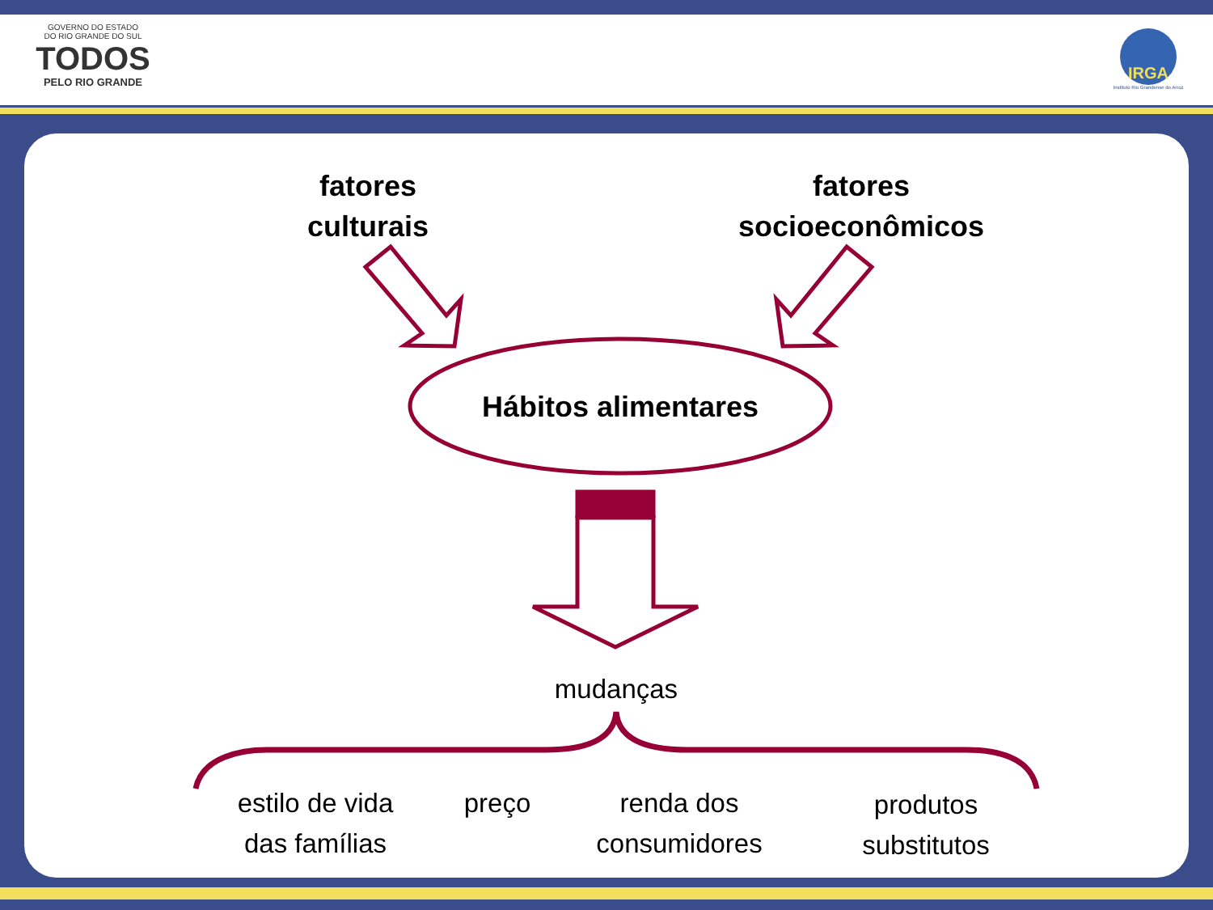GOVERNO DO ESTADO
DO RIO GRANDE DO SUL
TODOS
PELO RIO GRANDE
IRGA
Instituto Rio Grandense do Arroz
fatores
culturais
fatores
socioeconômicos
Hábitos alimentares
mudanças
estilo de vida
das famílias
preço
renda dos
consumidores
produtos
substitutos